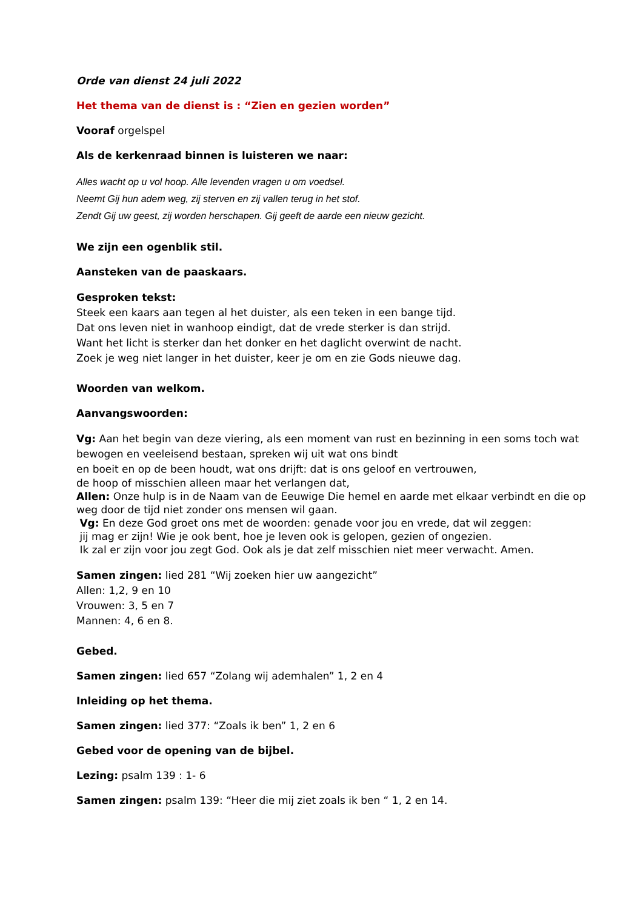Orde van dienst 24 juli 2022
Het thema van de dienst is : “Zien en gezien worden”
Vooraf orgelspel
Als de kerkenraad binnen is luisteren we naar:
Alles wacht op u vol hoop. Alle levenden vragen u om voedsel.
Neemt Gij hun adem weg, zij sterven en zij vallen terug in het stof.
Zendt Gij uw geest, zij worden herschapen. Gij geeft de aarde een nieuw gezicht.
We zijn een ogenblik stil.
Aansteken van de paaskaars.
Gesproken tekst:
Steek een kaars aan tegen al het duister, als een teken in een bange tijd.
Dat ons leven niet in wanhoop eindigt, dat de vrede sterker is dan strijd.
Want het licht is sterker dan het donker en het daglicht overwint de nacht.
Zoek je weg niet langer in het duister, keer je om en zie Gods nieuwe dag.
Woorden van welkom.
Aanvangswoorden:
Vg: Aan het begin van deze viering, als een moment van rust en bezinning in een soms toch wat bewogen en veeleisend bestaan, spreken wij uit wat ons bindt
en boeit en op de been houdt, wat ons drijft: dat is ons geloof en vertrouwen,
de hoop of misschien alleen maar het verlangen dat,
Allen: Onze hulp is in de Naam van de Eeuwige Die hemel en aarde met elkaar verbindt en die op weg door de tijd niet zonder ons mensen wil gaan.
Vg: En deze God groet ons met de woorden: genade voor jou en vrede, dat wil zeggen:
jij mag er zijn! Wie je ook bent, hoe je leven ook is gelopen, gezien of ongezien.
Ik zal er zijn voor jou zegt God. Ook als je dat zelf misschien niet meer verwacht. Amen.
Samen zingen: lied 281 “Wij zoeken hier uw aangezicht”
Allen: 1,2, 9 en 10
Vrouwen: 3, 5 en 7
Mannen: 4, 6 en 8.
Gebed.
Samen zingen: lied 657 “Zolang wij ademhalen” 1, 2 en 4
Inleiding op het thema.
Samen zingen: lied 377: “Zoals ik ben” 1, 2 en 6
Gebed voor de opening van de bijbel.
Lezing: psalm 139 : 1- 6
Samen zingen: psalm 139: “Heer die mij ziet zoals ik ben “ 1, 2 en 14.